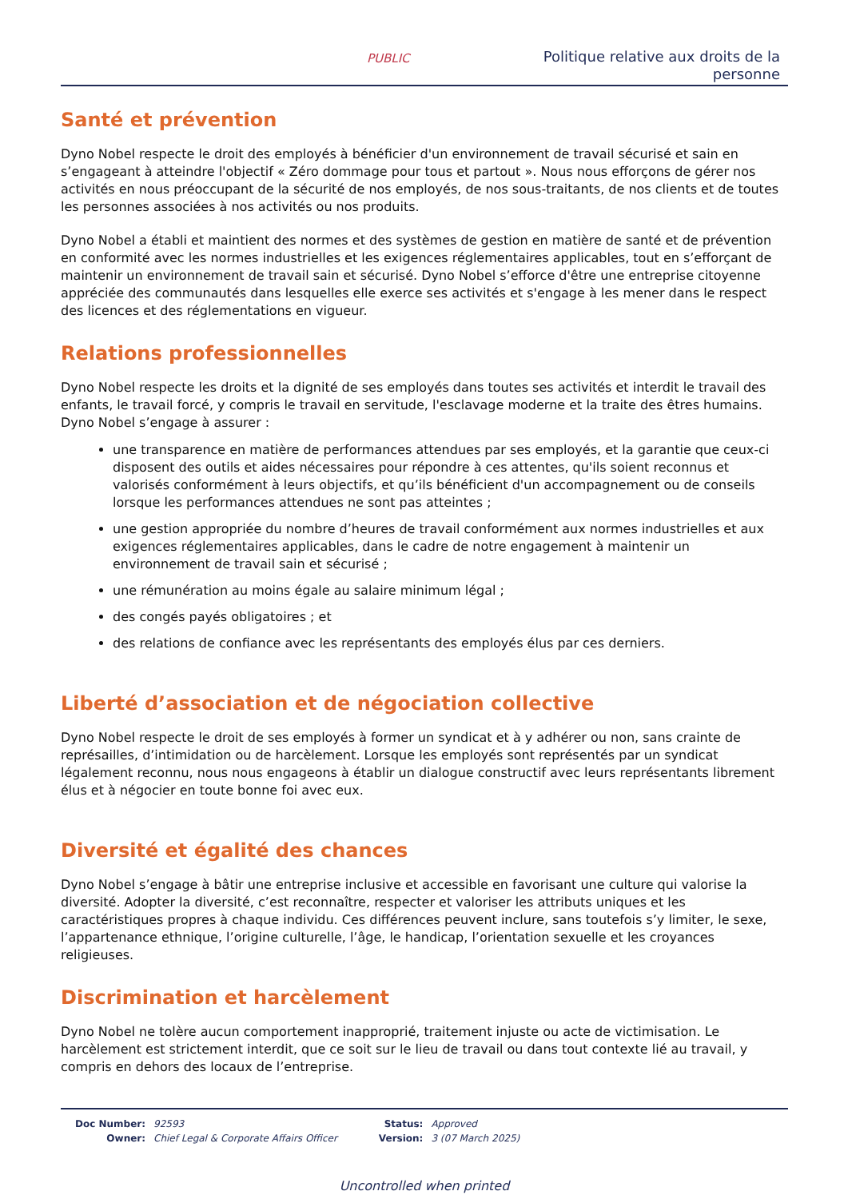PUBLIC
Politique relative aux droits de la personne
Santé et prévention
Dyno Nobel respecte le droit des employés à bénéficier d'un environnement de travail sécurisé et sain en s’engageant à atteindre l'objectif « Zéro dommage pour tous et partout ». Nous nous efforçons de gérer nos activités en nous préoccupant de la sécurité de nos employés, de nos sous-traitants, de nos clients et de toutes les personnes associées à nos activités ou nos produits.
Dyno Nobel a établi et maintient des normes et des systèmes de gestion en matière de santé et de prévention en conformité avec les normes industrielles et les exigences réglementaires applicables, tout en s’efforçant de maintenir un environnement de travail sain et sécurisé. Dyno Nobel s’efforce d'être une entreprise citoyenne appréciée des communautés dans lesquelles elle exerce ses activités et s'engage à les mener dans le respect des licences et des réglementations en vigueur.
Relations professionnelles
Dyno Nobel respecte les droits et la dignité de ses employés dans toutes ses activités et interdit le travail des enfants, le travail forcé, y compris le travail en servitude, l'esclavage moderne et la traite des êtres humains. Dyno Nobel s’engage à assurer :
une transparence en matière de performances attendues par ses employés, et la garantie que ceux-ci disposent des outils et aides nécessaires pour répondre à ces attentes, qu'ils soient reconnus et valorisés conformément à leurs objectifs, et qu’ils bénéficient d'un accompagnement ou de conseils lorsque les performances attendues ne sont pas atteintes ;
une gestion appropriée du nombre d’heures de travail conformément aux normes industrielles et aux exigences réglementaires applicables, dans le cadre de notre engagement à maintenir un environnement de travail sain et sécurisé ;
une rémunération au moins égale au salaire minimum légal ;
des congés payés obligatoires ; et
des relations de confiance avec les représentants des employés élus par ces derniers.
Liberté d’association et de négociation collective
Dyno Nobel respecte le droit de ses employés à former un syndicat et à y adhérer ou non, sans crainte de représailles, d’intimidation ou de harcèlement. Lorsque les employés sont représentés par un syndicat légalement reconnu, nous nous engageons à établir un dialogue constructif avec leurs représentants librement élus et à négocier en toute bonne foi avec eux.
Diversité et égalité des chances
Dyno Nobel s’engage à bâtir une entreprise inclusive et accessible en favorisant une culture qui valorise la diversité. Adopter la diversité, c’est reconnaître, respecter et valoriser les attributs uniques et les caractéristiques propres à chaque individu. Ces différences peuvent inclure, sans toutefois s’y limiter, le sexe, l’appartenance ethnique, l’origine culturelle, l’âge, le handicap, l’orientation sexuelle et les croyances religieuses.
Discrimination et harcèlement
Dyno Nobel ne tolère aucun comportement inapproprié, traitement injuste ou acte de victimisation. Le harcèlement est strictement interdit, que ce soit sur le lieu de travail ou dans tout contexte lié au travail, y compris en dehors des locaux de l’entreprise.
| Doc Number: | 92593 |
| Owner: | Chief Legal & Corporate Affairs Officer |
| Status: | Approved |
| Version: | 3 (07 March 2025) |
Uncontrolled when printed